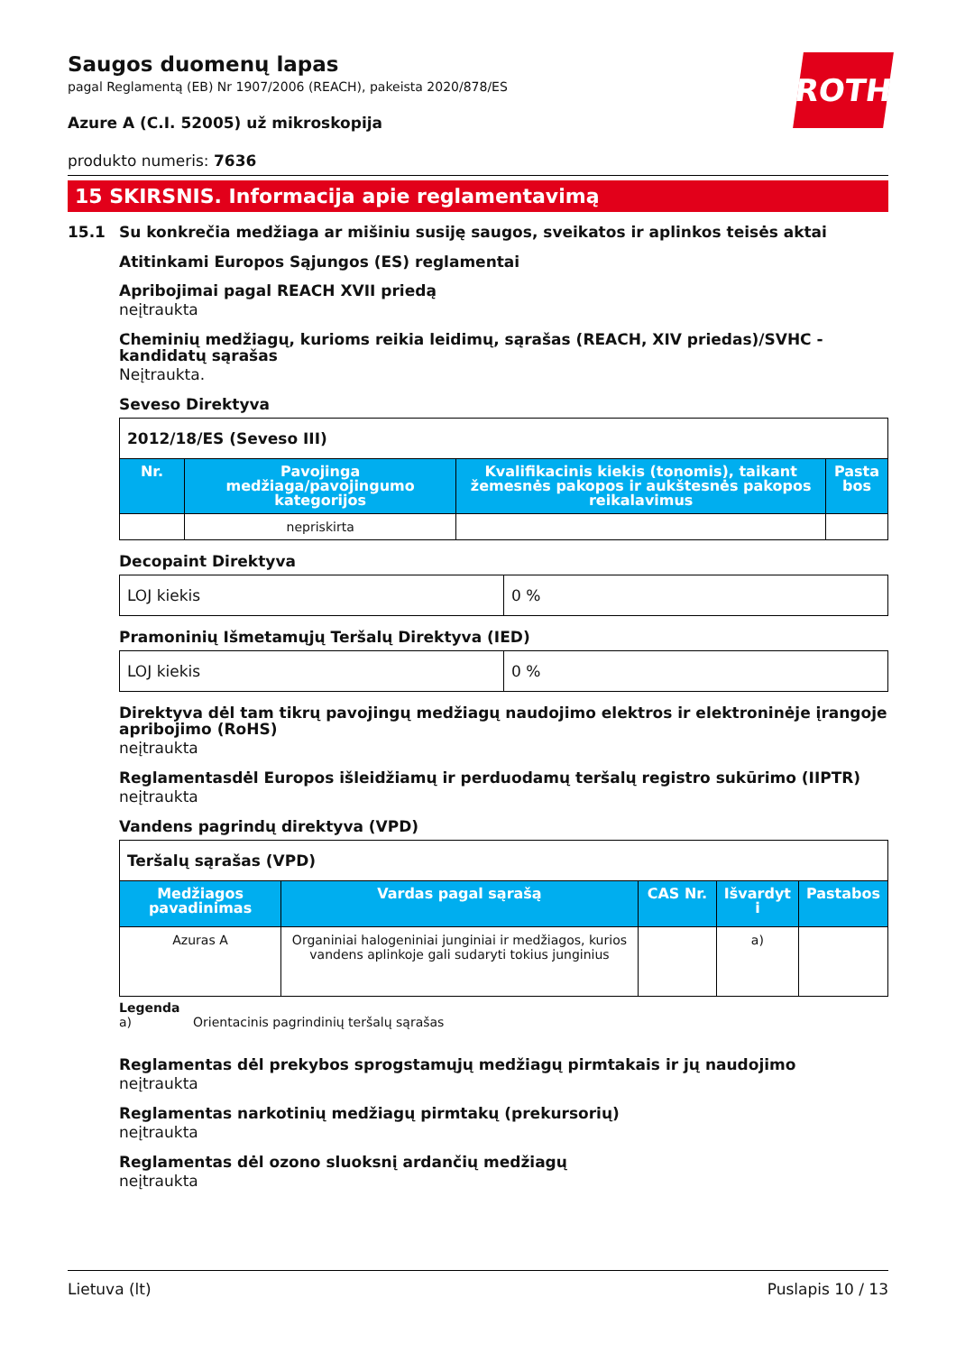ROTH
Saugos duomenų lapas
pagal Reglamentą (EB) Nr 1907/2006 (REACH), pakeista 2020/878/ES
Azure A (C.I. 52005) už mikroskopija
produkto numeris: 7636
15 SKIRSNIS. Informacija apie reglamentavimą
15.1 Su konkrečia medžiaga ar mišiniu susiję saugos, sveikatos ir aplinkos teisės aktai
Atitinkami Europos Sąjungos (ES) reglamentai
Apribojimai pagal REACH XVII priedą
neįtraukta
Cheminių medžiagų, kurioms reikia leidimų, sąrašas (REACH, XIV priedas)/SVHC - kandidatų sąrašas
Neįtraukta.
Seveso Direktyva
| 2012/18/ES (Seveso III) | | | |
| Nr. | Pavojinga medžiaga/pavojingumo kategorijos | Kvalifikacinis kiekis (tonomis), taikant žemesnės pakopos ir aukštesnės pakopos reikalavimus | Pasta bos |
| | nepriskirta | | |
Decopaint Direktyva
| LOJ kiekis | 0 % |
Pramoninių Išmetamųjų Teršalų Direktyva (IED)
| LOJ kiekis | 0 % |
Direktyva dėl tam tikrų pavojingų medžiagų naudojimo elektros ir elektroninėje įrangoje apribojimo (RoHS)
neįtraukta
Reglamentasdėl Europos išleidžiamų ir perduodamų teršalų registro sukūrimo (IIPTR)
neįtraukta
Vandens pagrindų direktyva (VPD)
| Teršalų sąrašas (VPD) | | | | |
| Medžiagos pavadinimas | Vardas pagal sąrašą | CAS Nr. | Išvardyt i | Pastabos |
| Azuras A | Organiniai halogeniniai junginiai ir medžiagos, kurios vandens aplinkoje gali sudaryti tokius junginius | | a) | |
Legenda
a) Orientacinis pagrindinių teršalų sąrašas
Reglamentas dėl prekybos sprogstamųjų medžiagų pirmtakais ir jų naudojimo
neįtraukta
Reglamentas narkotinių medžiagų pirmtakų (prekursorių)
neįtraukta
Reglamentas dėl ozono sluoksnį ardančių medžiagų
neįtraukta
Lietuva (lt) Puslapis 10 / 13